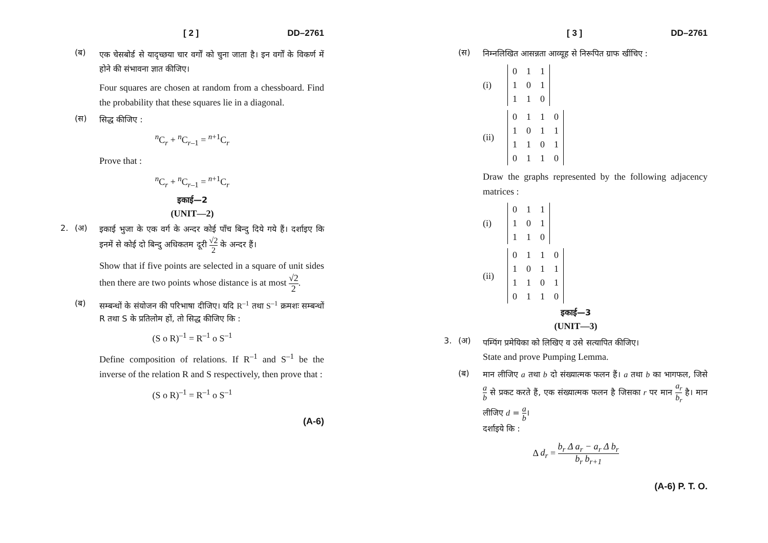[ 2 ] DD–2761
(ब)
एक चेसबोर्ड से यादृच्छया चार वर्गों को चुना जाता है। इन वर्गों के विकर्ण में होने की संभावना ज्ञात कीजिए।
Four squares are chosen at random from a chessboard. Find the probability that these squares lie in a diagonal.
(स)
सिद्ध कीजिए :
<sup>n</sup> C<sub>r</sub> + <sup>n</sup>C<sub>r–1</sub> = <sup>n+1</sup>C<sub>r</sub>
Prove that :
<sup>n</sup> C<sub>r</sub> + <sup>n</sup>C<sub>r–1</sub> = <sup>n+1</sup>C<sub>r</sub>
इकाई—2
(UNIT—2)
2. (अ)
इकाई भुजा के एक वर्ग के अन्दर कोई पाँच बिन्दु दिये गये हैं। दर्शाइए कि इनमें से कोई दो बिन्दु अधिकतम दूरी √2 2 के अन्दर हैं।
Show that if five points are selected in a square of unit sides then there are two points whose distance is at most √2 2.
(ब)
सम्बन्धों के संयोजन की परिभाषा दीजिए। यदि R<sup>–1</sup> तथा S<sup>–1</sup> क्रमशः सम्बन्धों R तथा S के प्रतिलोम हों, तो सिद्ध कीजिए कि :
(S o R)<sup>–1</sup> = R<sup>–1</sup> o S<sup>–1</sup>
Define composition of relations. If R<sup>–1</sup> and S<sup>–1</sup> be the inverse of the relation R and S respectively, then prove that :
(S o R)<sup>–1</sup> = R<sup>–1</sup> o S<sup>–1</sup>
(A-6)
[ 3 ] DD–2761
(स)
निम्नलिखित आसन्नता आव्यूह से निरूपित ग्राफ खींचिए :
(i)
| 0 | 1 | 1 |
| 1 | 0 | 1 |
| 1 | 1 | 0 |
(ii)
| 0 | 1 | 1 | 0 |
| 1 | 0 | 1 | 1 |
| 1 | 1 | 0 | 1 |
| 0 | 1 | 1 | 0 |
Draw the graphs represented by the following adjacency matrices :
(i)
| 0 | 1 | 1 |
| 1 | 0 | 1 |
| 1 | 1 | 0 |
(ii)
| 0 | 1 | 1 | 0 |
| 1 | 0 | 1 | 1 |
| 1 | 1 | 0 | 1 |
| 0 | 1 | 1 | 0 |
इकाई—3
(UNIT—3)
3. (अ)
पम्पिंग प्रमेयिका को लिखिए व उसे सत्यापित कीजिए।
State and prove Pumping Lemma.
(ब)
मान लीजिए a तथा b दो संख्यात्मक फलन हैं। a तथा b का भागफल, जिसे a b से प्रकट करते हैं, एक संख्यात्मक फलन है जिसका r पर मान a<sub>r</sub> b<sub>r</sub> है। मान लीजिए d = a b।
दर्शाइये कि :
Δ d<sub>r</sub> = b<sub>r</sub> Δ a<sub>r</sub> − a<sub>r</sub> Δ b<sub>r</sub> b<sub>r</sub> b<sub>r+1</sub>
(A-6) P. T. O.